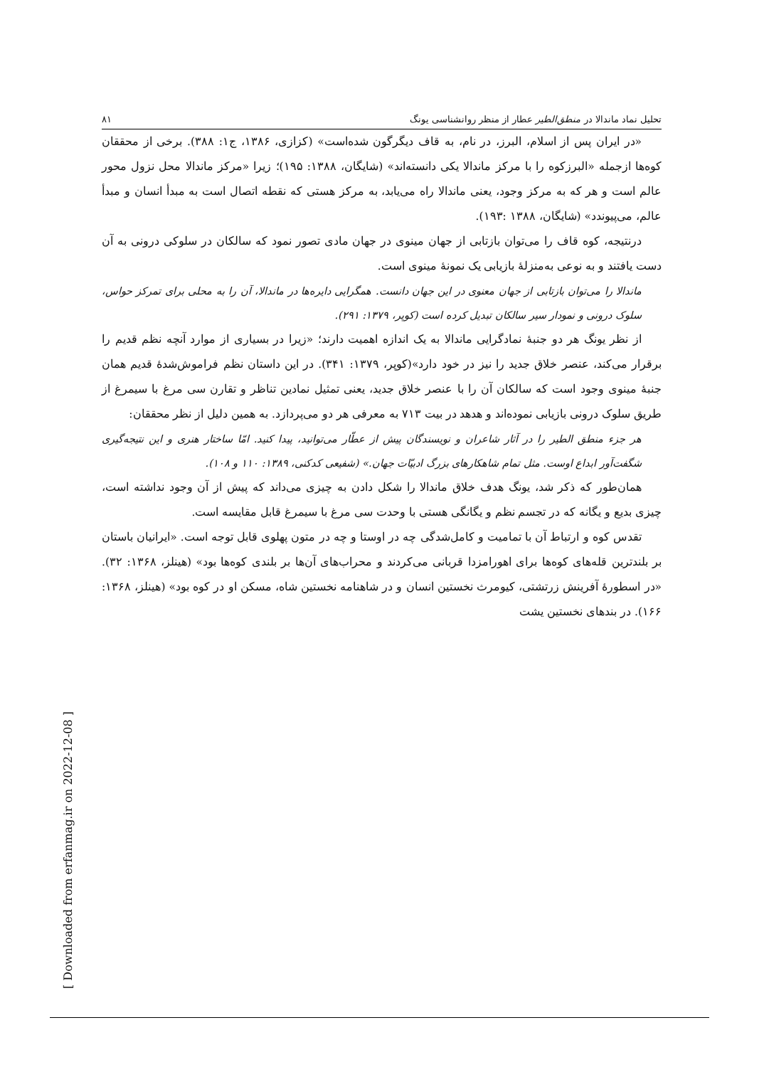تحلیل نماد ماندالا در منطق‌الطیر عطار از منظر روانشناسی یونگ ۸۱
«در ایران پس از اسلام، البرز، در نام، به قاف دیگرگون شده‌است» (کزازی، ۱۳۸۶، ج۱: ۳۸۸). برخی از محققان کوه‌ها ازجمله «البرزکوه را با مرکز ماندالا یکی دانسته‌اند» (شایگان، ۱۳۸۸: ۱۹۵)؛ زیرا «مرکز ماندالا محل نزول محور عالم است و هر که به مرکز وجود، یعنی ماندالا راه می‌یابد، به مرکز هستی که نقطه اتصال است به مبدأ انسان و مبدأ عالم، می‌پیوندد» (شایگان، ۱۳۸۸ :۱۹۳).
درنتیجه، کوه قاف را می‌توان بازتابی از جهان مینوی در جهان مادی تصور نمود که سالکان در سلوکی درونی به آن دست یافتند و به نوعی به‌منزلهٔ بازیابی یک نمونهٔ مینوی است.
ماندالا را می‌توان بازتابی از جهان معنوی در این جهان دانست. همگرایی دایره‌ها در ماندالا، آن را به محلی برای تمرکز حواس، سلوک درونی و نمودار سیر سالکان تبدیل کرده است (کوپر، ۱۳۷۹: ۲۹۱).
از نظر یونگ هر دو جنبهٔ نمادگرایی ماندالا به یک اندازه اهمیت دارند؛ «زیرا در بسیاری از موارد آنچه نظم قدیم را برقرار می‌کند، عنصر خلاق جدید را نیز در خود دارد»(کوپر، ۱۳۷۹: ۳۴۱). در این داستان نظم فراموش‌شدهٔ قدیم همان جنبهٔ مینوی وجود است که سالکان آن را با عنصر خلاق جدید، یعنی تمثیل نمادین تناظر و تقارن سی مرغ با سیمرغ از طریق سلوک درونی بازیابی نموده‌اند و هدهد در بیت ۷۱۳ به معرفی هر دو می‌پردازد. به همین دلیل از نظر محققان:
هر جزء منطق الطیر را در آثار شاعران و نویسندگان پیش از عطّار می‌توانید، پیدا کنید. امّا ساختار هنری و این نتیجه‌گیری شگفت‌آور ابداع اوست. مثل تمام شاهکارهای بزرگ ادبیّات جهان.» (شفیعی کدکنی، ۱۳۸۹: ۱۱۰ و ۱۰۸).
همان‌طور که ذکر شد، یونگ هدف خلاق ماندالا را شکل دادن به چیزی می‌داند که پیش از آن وجود نداشته است، چیزی بدیع و یگانه که در تجسم نظم و یگانگی هستی با وحدت سی مرغ با سیمرغ قابل مقایسه است.
تقدس کوه و ارتباط آن با تمامیت و کامل‌شدگی چه در اوستا و چه در متون پهلوی قابل توجه است. «ایرانیان باستان بر بلندترین قله‌های کوه‌ها برای اهورامزدا قربانی می‌کردند و محراب‌های آن‌ها بر بلندی کوه‌ها بود» (هینلز، ۱۳۶۸: ۳۲). «در اسطورهٔ آفرینش زرتشتی، کیومرث نخستین انسان و در شاهنامه نخستین شاه، مسکن او در کوه بود» (هینلز، ۱۳۶۸: ۱۶۶). در بندهای نخستین یشت
[ Downloaded from erfanmag.ir on 2022-12-08 ]